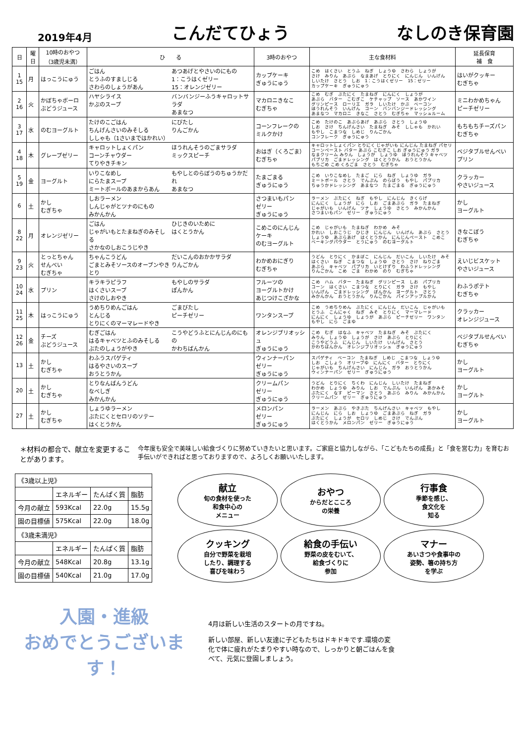2019年4月
こんだてひょう
なしのき保育園
| 日 | 曜日 | 10時のおやつ （3歳児未満） | ひ る | 3時のおやつ | 主な食材料 | 延長保育 補 食 |
| --- | --- | --- | --- | --- | --- | --- |
| 1 15 | 月 | はっこうにゅう | ごはん とうふのすましじる さわらのしょうがあん あつあげとやさいのにもの 1：こうはくゼリー 15：オレンジゼリー | カップケーキ ぎゅうにゅう | こめ はくさい とうふ ねぎ しょうゆ さわら しょうが さけ みりん あぶら なまあげ とりにく にんじん いんげん しいたけ さとう しお 1：こうはくゼリー 15：ゼリー カップケーキ ぎゅうにゅう | はいがクッキー むぎちゃ |
| 2 16 | 火 | かぼちゃボーロ ぶどうジュース | ハヤシライス かぶのスープ バンバンジーふうキャロットサラダ あまなつ | マカロニきなこ むぎちゃ | こめ むぎ ぶたにく たまねぎ にんにく しょうが あぶら バター こむぎこ ケチャップ ソース あかワイン グリンピース ローリエ ガラ しいたけ かぶ ベーコン ほうれんそう いんげん コーン バンバンジードレッシング あまなつ マカロニ きなこ さとう むぎちゃ マッシュルーム | ミニわかめちゃん ピーチゼリー |
| 3 17 | 水 | のむヨーグルト | たけのこごはん ちんげんさいのみそしる ししゃも（1さいまではかれい） にびたし りんごかん | コーンフレークの ミルクかけ | こめ たけのこ あぶらあげ あぶら さとう しょうゆ しお さけ ちんげんさい たまねぎ みそ ししゃも かれい もやし こまつな しめじ りんごかん コンフレーク ぎゅうにゅう | もちもちチーズパン むぎちゃ |
| 4 18 | 木 | グレープゼリー | キャロットしょくパン コーンチャウダー てりやきチキン ほうれんそうのごまサラダ ミックスピーチ | おはぎ（くろごま） むぎちゃ | キャロットしょくパン とりにく じゃがいも にんじん たまねぎ パセリ コーンペースト バター あぶら こむぎこ しお ぎゅうにゅう ガラ なまクリーム みりん しょうが しょうゆ ほうれんそう キャベツ パプリカ ごまドレッシング はくとうかん おうとうかん もちごめ こめ くろごま さとう むぎちゃ | ベジタブルせんべい プリン |
| 5 19 | 金 | ヨーグルト | いりこなめし にらたまスープ ミートボールのあまからあん もやしとのらぼうのちゅうかだれ あまなつ | たまごまる ぎゅうにゅう | こめ いりこなめし たまご にら ねぎ しょうゆ ガラ ミートボール さとう でんぷん のらぼう もやし パプリカ ちゅうかドレッシング あまなつ たまごまる ぎゅうにゅう | クラッカー やさいジュース |
| 6 | 土 | かし むぎちゃ | しおラーメン しんじゃがとツナのにもの みかんかん | さつまいもパン ゼリー ぎゅうにゅう | ラーメン ぶたにく ねぎ もやし にんじん きくらげ にんにく しょうが にら しお ごまあぶら ガラ たまねぎ じゃがいも いんげん ツナ しょうゆ さとう みかんかん さつまいもパン ゼリー ぎゅうにゅう | かし ヨーグルト |
| 8 22 | 月 | オレンジゼリー | ごはん じゃがいもとたまねぎのみそしる さかなのしおこうじやき ひじきのいために はくとうかん | こめこのにんじん ケーキ のむヨーグルト | こめ じゃがいも たまねぎ わかめ みそ かれい しおこうじ ひじき にんじん いんげん あぶら さとう しょうゆ あぶらあげ はくとうかん にんじんペースト こめこ ベーキングパウダー とうにゅう のむヨーグルト | きなこぼう むぎちゃ |
| 9 23 | 火 | とっとちゃん せんべい むぎちゃ | ちゃんこうどん ごまとみそソースのオーブンやきとり だいこんのおかかサラダ りんごかん | わかめおにぎり むぎちゃ | うどん とりにく かまぼこ にんじん だいこん しいたけ みそ はくさい ねぎ こまつな しょうゆ さとう さけ ねりごま あぶら キャベツ パプリカ いとけずり わふうドレッシング りんごかん こめ ごま わかめ のり むぎちゃ | えいじビスケット やさいジュース |
| 10 24 | 水 | プリン | キラキラピラフ はくさいスープ さけのしおやき もやしのサラダ ぽんかん | フルーツの ヨーグルトかけ あじつけこざかな | こめ ハム バター たまねぎ グリンピース しお パプリカ コーン はくさい こまつな とりにく ガラ さけ もやし いんげん ごまドレッシング ぽんかん ヨーグルト さとう みかんかん おうとうかん りんごかん パインアップルかん | わふうポテト むぎちゃ |
| 11 25 | 木 | はっこうにゅう | うめちりめんごはん とんじる とりにくのマーマレードやき ごまびたし ピーチゼリー | ワンタンスープ | こめ うめちりめん ぶたにく にんじん だいこん じゃがいも とうふ こんにゃく ねぎ みそ とりにく マーマレード にんにく しょうゆ しょうが あぶら ピーチゼリー ワンタン もやし にら ごまゆ | クラッカー オレンジジュース |
| 12 26 | 金 | チーズ ぶどうジュース | むぎごはん はるキャベツとふのみそしる ぶたのしょうがやき こうやどうふとにんじんのにもの かわちばんかん | オレンジブリオッシュ ぎゅうにゅう | こめ むぎ はなふ キャベツ たまねぎ みそ ぶたにく みりん しょうゆ しょうが さけ あぶら とりにく こうやどうふ にんじん しいたけ いんげん さとう かわちばんかん オレンジブリオッシュ ぎゅうにゅう | ベジタブルせんべい むぎちゃ |
| 13 | 土 | かし むぎちゃ | わふうスパゲティ はるやさいのスープ おうとうかん | ウィンナーパン ゼリー ぎゅうにゅう | スパゲティ ベーコン たまねぎ しめじ こまつな しょうゆ しお こしょう オリーブゆ にんにく バター とりにく じゃがいも ちんげんさい にんじん ガラ おうとうかん ウィンナーパン ゼリー ぎゅうにゅう | かし ヨーグルト |
| 20 | 土 | かし むぎちゃ | とりなんばんうどん なべしぎ みかんかん | クリームパン ゼリー ぎゅうにゅう | うどん とりにく ちくわ にんじん しいたけ たまねぎ わかめ しょうゆ みりん しお でんぷん いんげん あかみそ ぶたにく なす ピーマン さとう あぶら みりん みかんかん クリームパン ゼリー ぎゅうにゅう | かし ヨーグルト |
| 27 | 土 | かし むぎちゃ | しょうゆラーメン ぶたにくとセロリのソテー はくとうかん | メロンパン ゼリー ぎゅうにゅう | ラーメン あぶら やきぶた ちんげんさい キャベツ もやし にんじん にら しお しょうゆ ごまあぶら ねぎ ガラ ぶたにく しょうが セロリ しめじ さけ でんぷん はくとうかん メロンパン ゼリー ぎゅうにゅう | かし ヨーグルト |
＊材料の都合で、献立を変更することがあります。
今年度も安全で美味しい給食づくりに努めていきたいと思います。ご家庭と協力しながら、「こどもたちの成長」と「食を営む力」を育むお手伝いができればと思っておりますので、よろしくお願いいたします。
| 《3歳以上児》 | | | |
| | エネルギー | たんぱく質 | 脂肪 |
| 今月の献立 | 593Kcal | 22.0g | 15.5g |
| 園の目標値 | 575Kcal | 22.0g | 18.0g |
| 《3歳未満児》 | | | |
| | エネルギー | たんぱく質 | 脂肪 |
| 今月の献立 | 548Kcal | 20.8g | 13.1g |
| 園の目標値 | 540Kcal | 21.0g | 17.0g |
献立
旬の食材を使った
和食中心の
メニュー
おやつ
からだとこころ
の栄養
行事食
季節を感じ、
食文化を
知る
クッキング
自分で野菜を栽培
したり、調理する
喜びを味わう
給食の手伝い
野菜の皮をむいて、
給食づくりに
参加
マナー
あいさつや食事中の
姿勢、箸の持ち方
を学ぶ
入園・進級
おめでとうございます！
4月は新しい生活のスタートの月ですね。
新しい部屋、新しい友達に子どもたちはドキドキです.環境の変化で体に疲れがたまりやすい時なので、しっかりと朝ごはんを食べて、元気に登園しましょう。